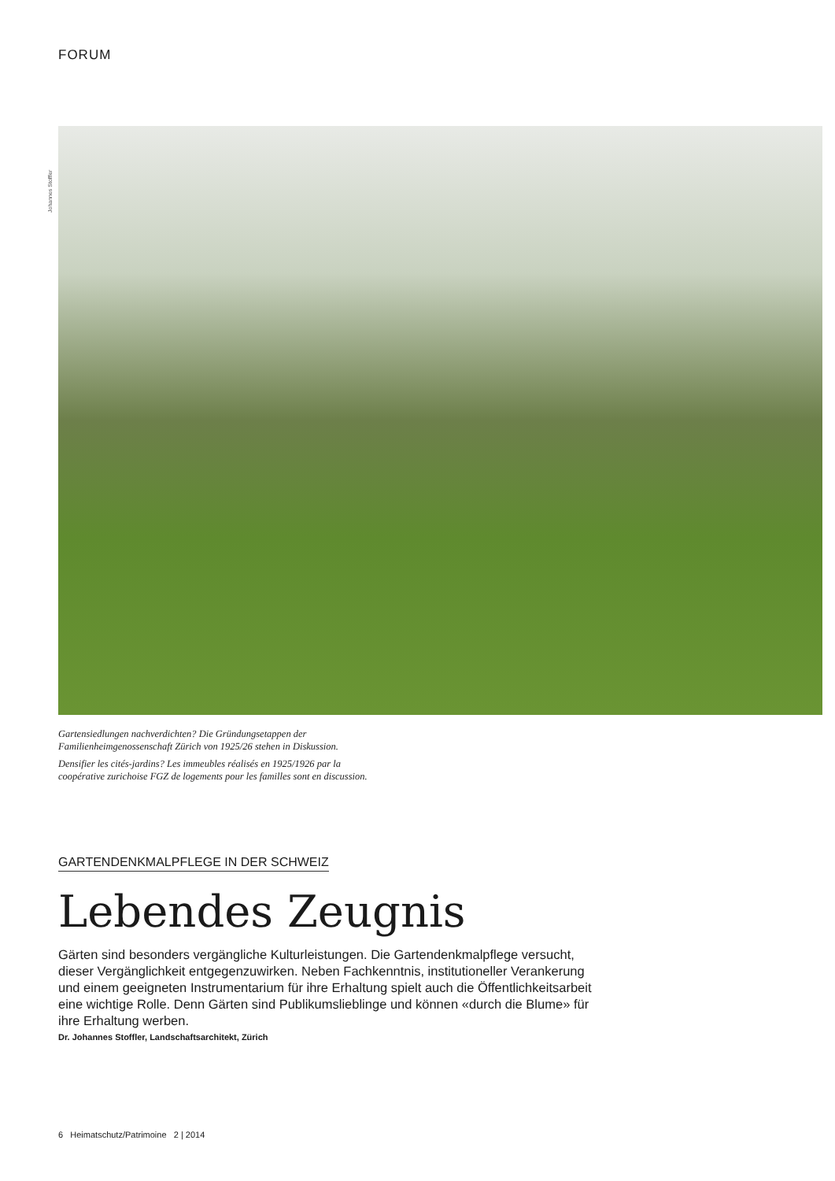FORUM
Johannes Stoffler
Gartensiedlungen nachverdichten? Die Gründungsetappen der
Familienheimgenossenschaft Zürich von 1925/26 stehen in Diskussion.
Densifier les cités-jardins? Les immeubles réalisés en 1925/1926 par la
coopérative zurichoise FGZ de logements pour les familles sont en discussion.
GARTENDENKMALPFLEGE IN DER SCHWEIZ
Lebendes Zeugnis
Gärten sind besonders vergängliche Kulturleistungen. Die Gartendenkmalpflege versucht, dieser Vergänglichkeit entgegenzuwirken. Neben Fachkenntnis, institutioneller Verankerung und einem geeigneten Instrumentarium für ihre Erhaltung spielt auch die Öffentlichkeitsarbeit eine wichtige Rolle. Denn Gärten sind Publikumslieblinge und können «durch die Blume» für ihre Erhaltung werben.
Dr. Johannes Stoffler, Landschaftsarchitekt, Zürich
6 Heimatschutz/Patrimoine 2 | 2014